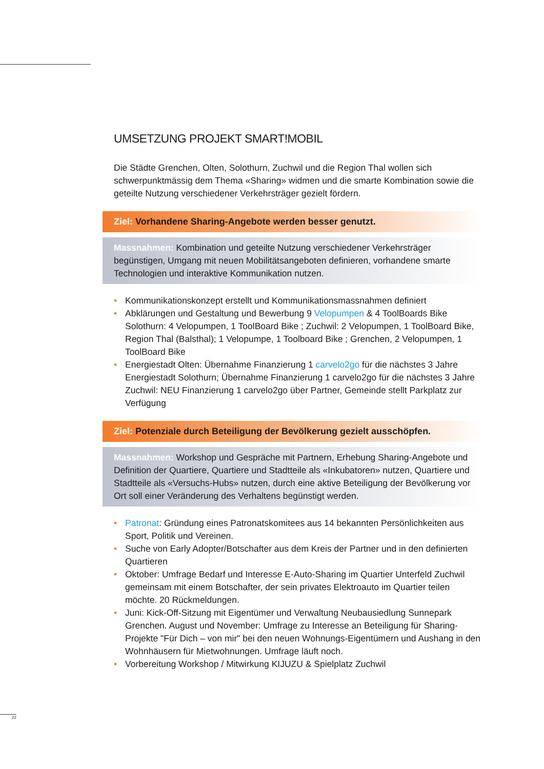UMSETZUNG PROJEKT SMART!MOBIL
Die Städte Grenchen, Olten, Solothurn, Zuchwil und die Region Thal wollen sich schwerpunktmässig dem Thema «Sharing» widmen und die smarte Kombination sowie die geteilte Nutzung verschiedener Verkehrsträger gezielt fördern.
Ziel: Vorhandene Sharing-Angebote werden besser genutzt.
Massnahmen: Kombination und geteilte Nutzung verschiedener Verkehrsträger begünstigen, Umgang mit neuen Mobilitätsangeboten definieren, vorhandene smarte Technologien und interaktive Kommunikation nutzen.
• Kommunikationskonzept erstellt und Kommunikationsmassnahmen definiert
• Abklärungen und Gestaltung und Bewerbung 9 Velopumpen & 4 ToolBoards Bike Solothurn: 4 Velopumpen, 1 ToolBoard Bike ; Zuchwil: 2 Velopumpen, 1 ToolBoard Bike, Region Thal (Balsthal); 1 Velopumpe, 1 Toolboard Bike ; Grenchen, 2 Velopumpen, 1 ToolBoard Bike
• Energiestadt Olten: Übernahme Finanzierung 1 carvelo2go für die nächstes 3 Jahre
Energiestadt Solothurn; Übernahme Finanzierung 1 carvelo2go für die nächstes 3 Jahre
Zuchwil: NEU Finanzierung 1 carvelo2go über Partner, Gemeinde stellt Parkplatz zur Verfügung
Ziel: Potenziale durch Beteiligung der Bevölkerung gezielt ausschöpfen.
Massnahmen: Workshop und Gespräche mit Partnern, Erhebung Sharing-Angebote und Definition der Quartiere, Quartiere und Stadtteile als «Inkubatoren» nutzen, Quartiere und Stadtteile als «Versuchs-Hubs» nutzen, durch eine aktive Beteiligung der Bevölkerung vor Ort soll einer Veränderung des Verhaltens begünstigt werden.
• Patronat: Gründung eines Patronatskomitees aus 14 bekannten Persönlichkeiten aus Sport, Politik und Vereinen.
• Suche von Early Adopter/Botschafter aus dem Kreis der Partner und in den definierten Quartieren
• Oktober: Umfrage Bedarf und Interesse E-Auto-Sharing im Quartier Unterfeld Zuchwil gemeinsam mit einem Botschafter, der sein privates Elektroauto im Quartier teilen möchte. 20 Rückmeldungen.
• Juni: Kick-Off-Sitzung mit Eigentümer und Verwaltung Neubausiedlung Sunnepark Grenchen. August und November: Umfrage zu Interesse an Beteiligung für Sharing-Projekte "Für Dich – von mir" bei den neuen Wohnungs-Eigentümern und Aushang in den Wohnhäusern für Mietwohnungen. Umfrage läuft noch.
• Vorbereitung Workshop / Mitwirkung KIJUZU & Spielplatz Zuchwil
22